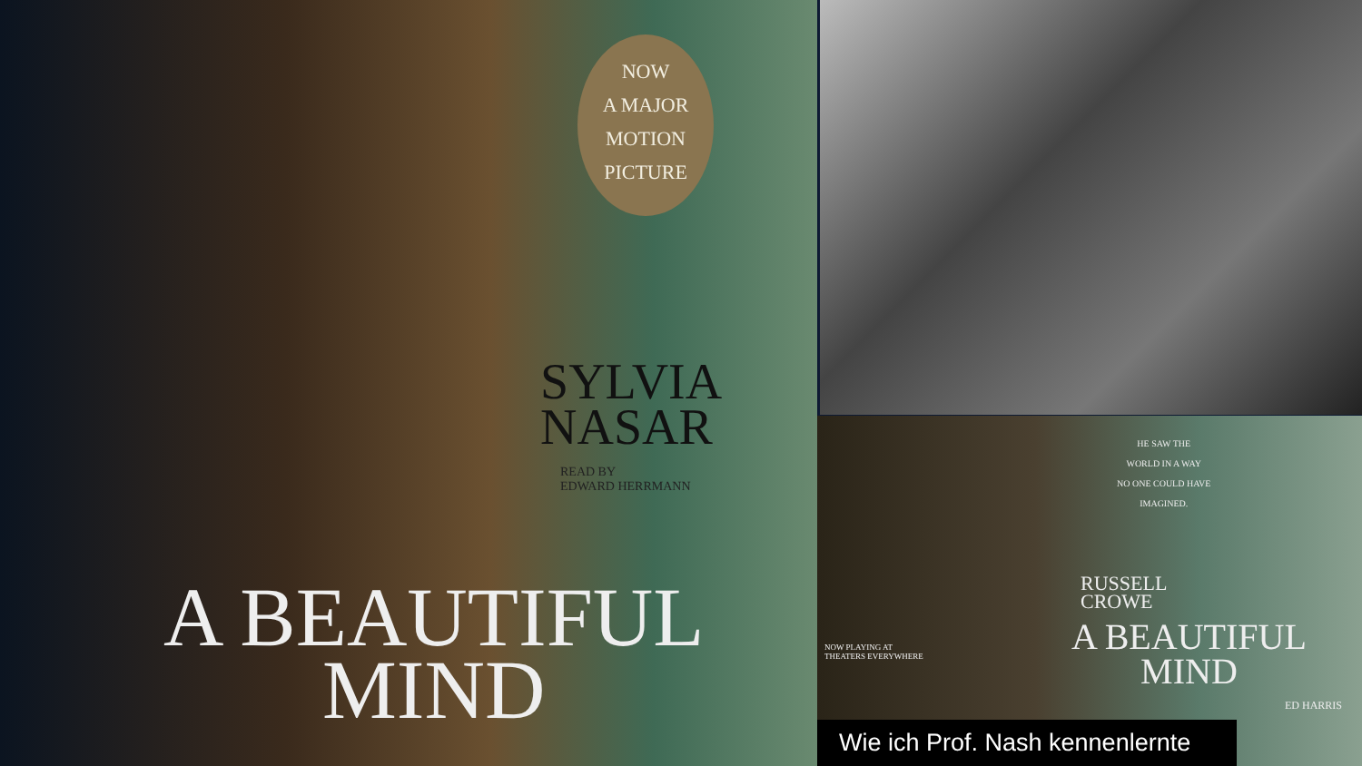NOW
A MAJOR
MOTION
PICTURE
SYLVIA
NASAR
READ BY
EDWARD HERRMANN
A BEAUTIFUL
MIND
HE SAW THE
WORLD IN A WAY
NO ONE COULD HAVE
IMAGINED.
RUSSELL
CROWE
NOW PLAYING AT
THEATERS EVERYWHERE
A BEAUTIFUL
MIND
ED HARRIS
Wie ich Prof. Nash kennenlernte